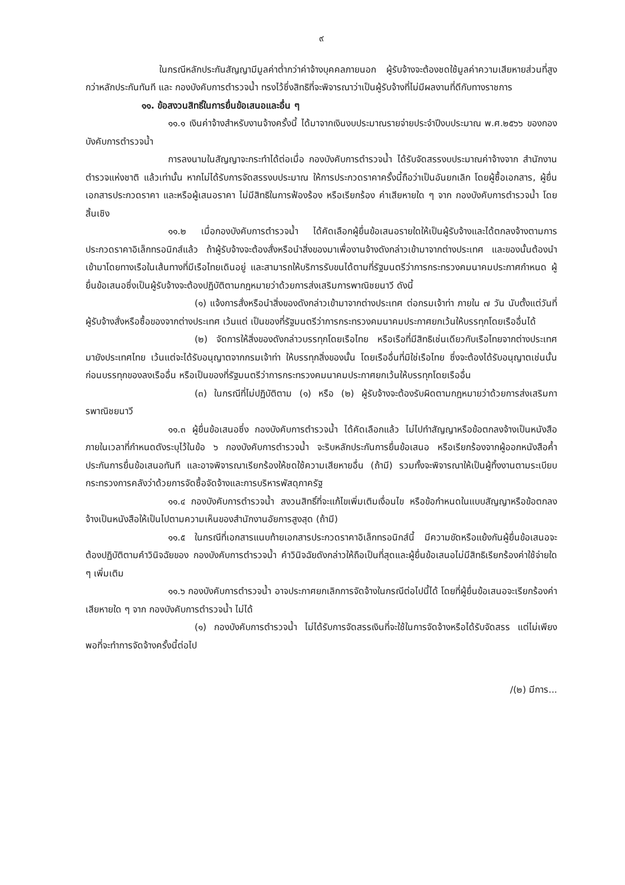๙
ในกรณีหลักประกันสัญญามีมูลค่าต่ำกว่าค่าจ้างบุคคลภายนอก ผู้รับจ้างจะต้องชดใช้มูลค่าความเสียหายส่วนที่สูงกว่าหลักประกันทันที และ กองบังคับการตำรวจน้ำ ทรงไว้ซึ่งสิทธิที่จะพิจารณาว่าเป็นผู้รับจ้างที่ไม่มีผลงานที่ดีกับทางราชการ
๑๑. ข้อสงวนสิทธิ์ในการยื่นข้อเสนอและอื่น ๆ
๑๑.๑ เงินค่าจ้างสำหรับงานจ้างครั้งนี้ ได้มาจากเงินงบประมาณรายจ่ายประจำปีงบประมาณ พ.ศ.๒๕๖๖ ของกองบังคับการตำรวจน้ำ
การลงนามในสัญญาจะกระทำได้ต่อเมื่อ กองบังคับการตำรวจน้ำ ได้รับจัดสรรงบประมาณค่าจ้างจาก สำนักงานตำรวจแห่งชาติ แล้วเท่านั้น หากไม่ได้รับการจัดสรรงบประมาณ ให้การประกวดราคาครั้งนี้ถือว่าเป็นอันยกเลิก โดยผู้ซื้อเอกสาร, ผู้ยื่นเอกสารประกวดราคา และหรือผู้เสนอราคา ไม่มีสิทธิในการฟ้องร้อง หรือเรียกร้อง ค่าเสียหายใด ๆ จาก กองบังคับการตำรวจน้ำ โดยสิ้นเชิง
๑๑.๒ เมื่อกองบังคับการตำรวจน้ำ ได้คัดเลือกผู้ยื่นข้อเสนอรายใดให้เป็นผู้รับจ้างและได้ตกลงจ้างตามการประกวดราคาอิเล็กทรอนิกส์แล้ว ถ้าผู้รับจ้างจะต้องสั่งหรือนำสิ่งของมาเพื่องานจ้างดังกล่าวเข้ามาจากต่างประเทศ และของนั้นต้องนำเข้ามาโดยทางเรือในเส้นทางที่มีเรือไทยเดินอยู่ และสามารถให้บริการรับขนได้ตามที่รัฐมนตรีว่าการกระทรวงคมนาคมประกาศกำหนด ผู้ยื่นข้อเสนอซึ่งเป็นผู้รับจ้างจะต้องปฏิบัติตามกฎหมายว่าด้วยการส่งเสริมการพาณิชยนาวี ดังนี้
(๑) แจ้งการสั่งหรือนำสิ่งของดังกล่าวเข้ามาจากต่างประเทศ ต่อกรมเจ้าท่า ภายใน ๗ วัน นับตั้งแต่วันที่ผู้รับจ้างสั่งหรือซื้อของจากต่างประเทศ เว้นแต่ เป็นของที่รัฐมนตรีว่าการกระทรวงคมนาคมประกาศยกเว้นให้บรรทุกโดยเรืออื่นได้
(๒) จัดการให้สิ่งของดังกล่าวบรรทุกโดยเรือไทย หรือเรือที่มีสิทธิเช่นเดียวกับเรือไทยจากต่างประเทศมายังประเทศไทย เว้นแต่จะได้รับอนุญาตจากกรมเจ้าท่า ให้บรรทุกสิ่งของนั้น โดยเรืออื่นที่มิใช่เรือไทย ซึ่งจะต้องได้รับอนุญาตเช่นนั้นก่อนบรรทุกของลงเรืออื่น หรือเป็นของที่รัฐมนตรีว่าการกระทรวงคมนาคมประกาศยกเว้นให้บรรทุกโดยเรืออื่น
(๓) ในกรณีที่ไม่ปฏิบัติตาม (๑) หรือ (๒) ผู้รับจ้างจะต้องรับผิดตามกฎหมายว่าด้วยการส่งเสริมการพาณิชยนาวี
๑๑.๓ ผู้ยื่นข้อเสนอซึ่ง กองบังคับการตำรวจน้ำ ได้คัดเลือกแล้ว ไม่ไปทำสัญญาหรือข้อตกลงจ้างเป็นหนังสือภายในเวลาที่กำหนดดังระบุไว้ในข้อ ๖ กองบังคับการตำรวจน้ำ จะริบหลักประกันการยื่นข้อเสนอ หรือเรียกร้องจากผู้ออกหนังสือค้ำประกันการยื่นข้อเสนอทันที และอาจพิจารณาเรียกร้องให้ชดใช้ความเสียหายอื่น (ถ้ามี) รวมทั้งจะพิจารณาให้เป็นผู้ทิ้งงานตามระเบียบกระทรวงการคลังว่าด้วยการจัดซื้อจัดจ้างและการบริหารพัสดุภาครัฐ
๑๑.๔ กองบังคับการตำรวจน้ำ สงวนสิทธิ์ที่จะแก้ไขเพิ่มเติมเงื่อนไข หรือข้อกำหนดในแบบสัญญาหรือข้อตกลงจ้างเป็นหนังสือให้เป็นไปตามความเห็นของสำนักงานอัยการสูงสุด (ถ้ามี)
๑๑.๕ ในกรณีที่เอกสารแนบท้ายเอกสารประกวดราคาอิเล็กทรอนิกส์นี้ มีความขัดหรือแย้งกันผู้ยื่นข้อเสนอจะต้องปฏิบัติตามคำวินิจฉัยของ กองบังคับการตำรวจน้ำ คำวินิจฉัยดังกล่าวให้ถือเป็นที่สุดและผู้ยื่นข้อเสนอไม่มีสิทธิเรียกร้องค่าใช้จ่ายใด ๆ เพิ่มเติม
๑๑.๖ กองบังคับการตำรวจน้ำ อาจประกาศยกเลิกการจัดจ้างในกรณีต่อไปนี้ได้ โดยที่ผู้ยื่นข้อเสนอจะเรียกร้องค่าเสียหายใด ๆ จาก กองบังคับการตำรวจน้ำ ไม่ได้
(๑) กองบังคับการตำรวจน้ำ ไม่ได้รับการจัดสรรเงินที่จะใช้ในการจัดจ้างหรือได้รับจัดสรร แต่ไม่เพียงพอที่จะทำการจัดจ้างครั้งนี้ต่อไป
/(๒) มีการ...